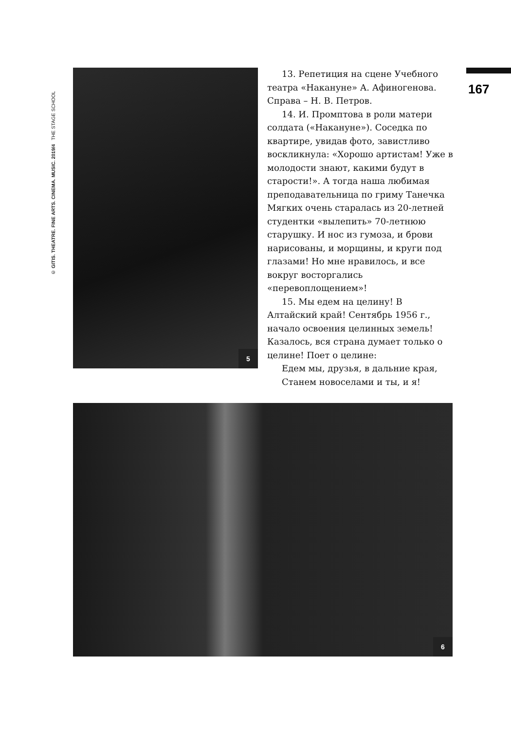© GITIS. THEATRE. FINE ARTS. CINEMA. MUSIC. 2019/4 THE STAGE SCHOOL
167
5
13. Репетиция на сцене Учебного театра «Накануне» А. Афиногенова. Справа – Н. В. Петров.
14. И. Промптова в роли матери солдата («Накануне»). Соседка по квартире, увидав фото, завистливо воскликнула: «Хорошо артистам! Уже в молодости знают, какими будут в старости!». А тогда наша любимая преподавательница по гриму Танечка Мягких очень старалась из 20-летней студентки «вылепить» 70-летнюю старушку. И нос из гумоза, и брови нарисованы, и морщины, и круги под глазами! Но мне нравилось, и все вокруг восторгались «перевоплощением»!
15. Мы едем на целину! В Алтайский край! Сентябрь 1956 г., начало освоения целинных земель! Казалось, вся страна думает только о целине! Поет о целине:
Едем мы, друзья, в дальние края,
Станем новоселами и ты, и я!
6